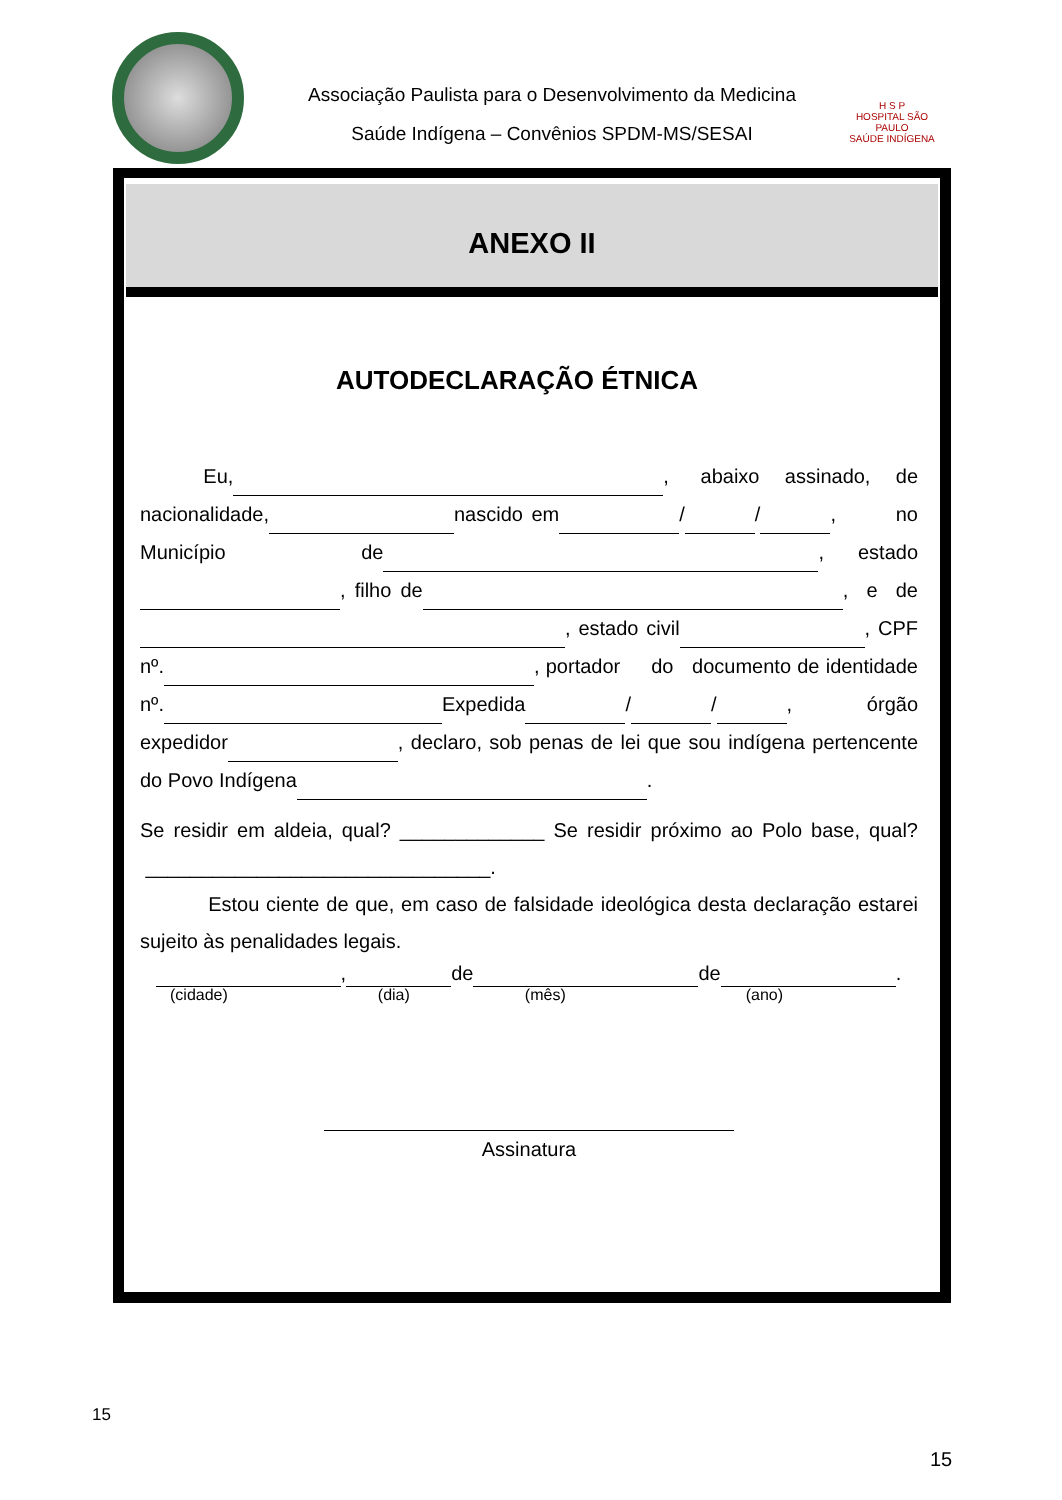Associação Paulista para o Desenvolvimento da Medicina
Saúde Indígena – Convênios SPDM-MS/SESAI
H S P
HOSPITAL SÃO PAULO
SAÚDE INDÍGENA
ANEXO II
AUTODECLARAÇÃO ÉTNICA
Eu, , abaixo assinado, de nacionalidade, nascido em / / , no Município de , estado , filho de , e de , estado civil , CPF nº. , portador do documento de identidade nº. Expedida / / , órgão expedidor , declaro, sob penas de lei que sou indígena pertencente do Povo Indígena .
Se residir em aldeia, qual? _____________ Se residir próximo ao Polo base, qual? _______________________________.
Estou ciente de que, em caso de falsidade ideológica desta declaração estarei sujeito às penalidades legais.
, de de .
(cidade) (dia) (mês) (ano)
Assinatura
15
15